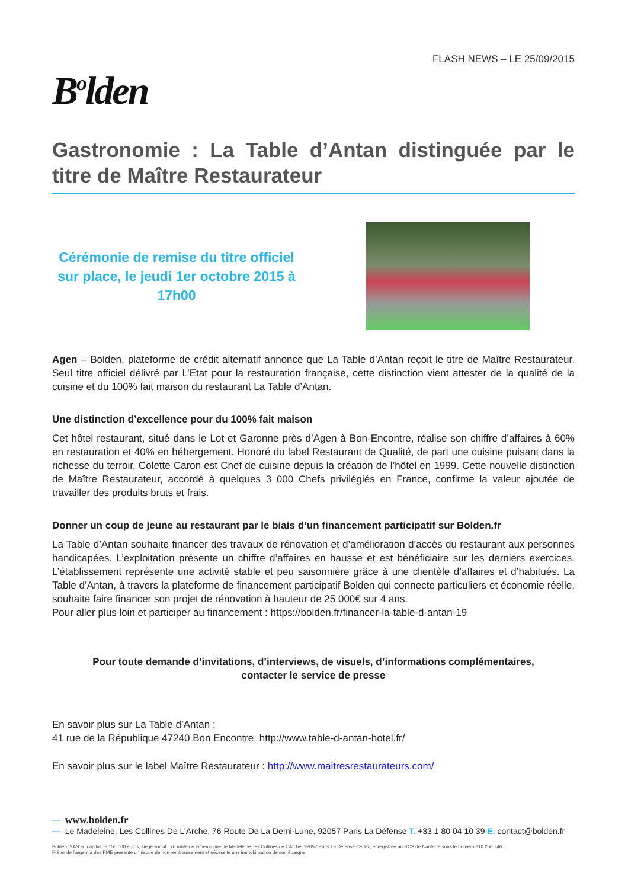FLASH NEWS – LE 25/09/2015
B<sup>o</sup>lden
Gastronomie : La Table d’Antan distinguée par le titre de Maître Restaurateur
Cérémonie de remise du titre officiel sur place, le jeudi 1er octobre 2015 à 17h00
Agen – Bolden, plateforme de crédit alternatif annonce que La Table d’Antan reçoit le titre de Maître Restaurateur. Seul titre officiel délivré par L’Etat pour la restauration française, cette distinction vient attester de la qualité de la cuisine et du 100% fait maison du restaurant La Table d’Antan.
Une distinction d’excellence pour du 100% fait maison
Cet hôtel restaurant, situé dans le Lot et Garonne près d’Agen à Bon-Encontre, réalise son chiffre d’affaires à 60% en restauration et 40% en hébergement. Honoré du label Restaurant de Qualité, de part une cuisine puisant dans la richesse du terroir, Colette Caron est Chef de cuisine depuis la création de l’hôtel en 1999. Cette nouvelle distinction de Maître Restaurateur, accordé à quelques 3 000 Chefs privilégiés en France, confirme la valeur ajoutée de travailler des produits bruts et frais.
Donner un coup de jeune au restaurant par le biais d’un financement participatif sur Bolden.fr
La Table d’Antan souhaite financer des travaux de rénovation et d’amélioration d’accès du restaurant aux personnes handicapées. L’exploitation présente un chiffre d’affaires en hausse et est bénéficiaire sur les derniers exercices. L’établissement représente une activité stable et peu saisonnière grâce à une clientèle d’affaires et d’habitués. La Table d’Antan, à travers la plateforme de financement participatif Bolden qui connecte particuliers et économie réelle, souhaite faire financer son projet de rénovation à hauteur de 25 000€ sur 4 ans.
Pour aller plus loin et participer au financement : https://bolden.fr/financer-la-table-d-antan-19
Pour toute demande d’invitations, d’interviews, de visuels, d’informations complémentaires,
contacter le service de presse
En savoir plus sur La Table d’Antan :
41 rue de la République 47240 Bon Encontre http://www.table-d-antan-hotel.fr/
En savoir plus sur le label Maître Restaurateur : http://www.maitresrestaurateurs.com/
— www.bolden.fr
— Le Madeleine, Les Collines De L’Arche, 76 Route De La Demi-Lune, 92057 Paris La Défense T. +33 1 80 04 10 39 E. contact@bolden.fr
Bolden, SAS au capital de 150.000 euros, siège social : 76 route de la demi-lune, le Madeleine, les Collines de L’Arche, 92057 Paris La Défense Cedex, enregistrée au RCS de Nanterre sous le numéro 810 250 746.
Prêter de l’argent à des PME présente un risque de non remboursement et nécessite une immobilisation de son épargne.